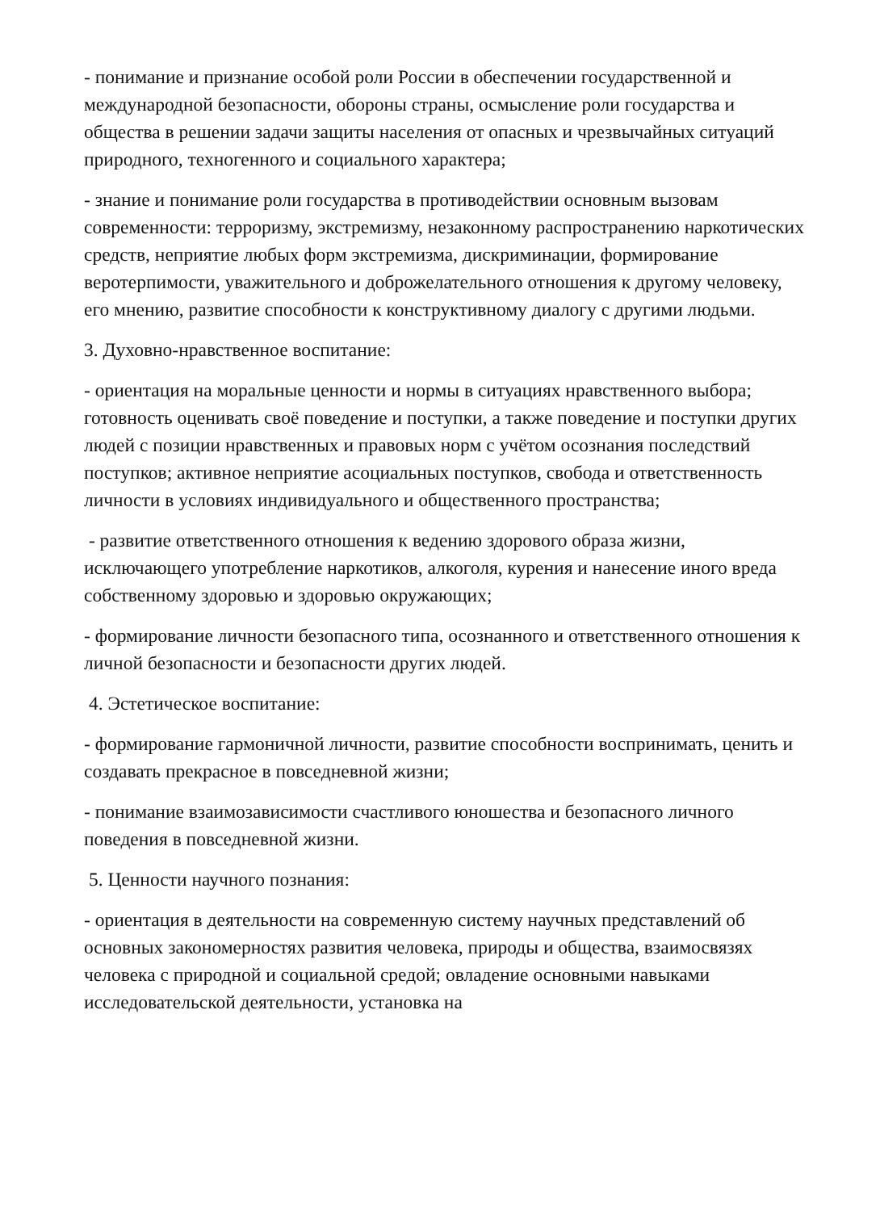- понимание и признание особой роли России в обеспечении государственной и международной безопасности, обороны страны, осмысление роли государства и общества в решении задачи защиты населения от опасных и чрезвычайных ситуаций природного, техногенного и социального характера;
- знание и понимание роли государства в противодействии основным вызовам современности: терроризму, экстремизму, незаконному распространению наркотических средств, неприятие любых форм экстремизма, дискриминации, формирование веротерпимости, уважительного и доброжелательного отношения к другому человеку, его мнению, развитие способности к конструктивному диалогу с другими людьми.
3. Духовно-нравственное воспитание:
- ориентация на моральные ценности и нормы в ситуациях нравственного выбора; готовность оценивать своё поведение и поступки, а также поведение и поступки других людей с позиции нравственных и правовых норм с учётом осознания последствий поступков; активное неприятие асоциальных поступков, свобода и ответственность личности в условиях индивидуального и общественного пространства;
- развитие ответственного отношения к ведению здорового образа жизни, исключающего употребление наркотиков, алкоголя, курения и нанесение иного вреда собственному здоровью и здоровью окружающих;
- формирование личности безопасного типа, осознанного и ответственного отношения к личной безопасности и безопасности других людей.
4. Эстетическое воспитание:
- формирование гармоничной личности, развитие способности воспринимать, ценить и создавать прекрасное в повседневной жизни;
- понимание взаимозависимости счастливого юношества и безопасного личного поведения в повседневной жизни.
5. Ценности научного познания:
- ориентация в деятельности на современную систему научных представлений об основных закономерностях развития человека, природы и общества, взаимосвязях человека с природной и социальной средой; овладение основными навыками исследовательской деятельности, установка на